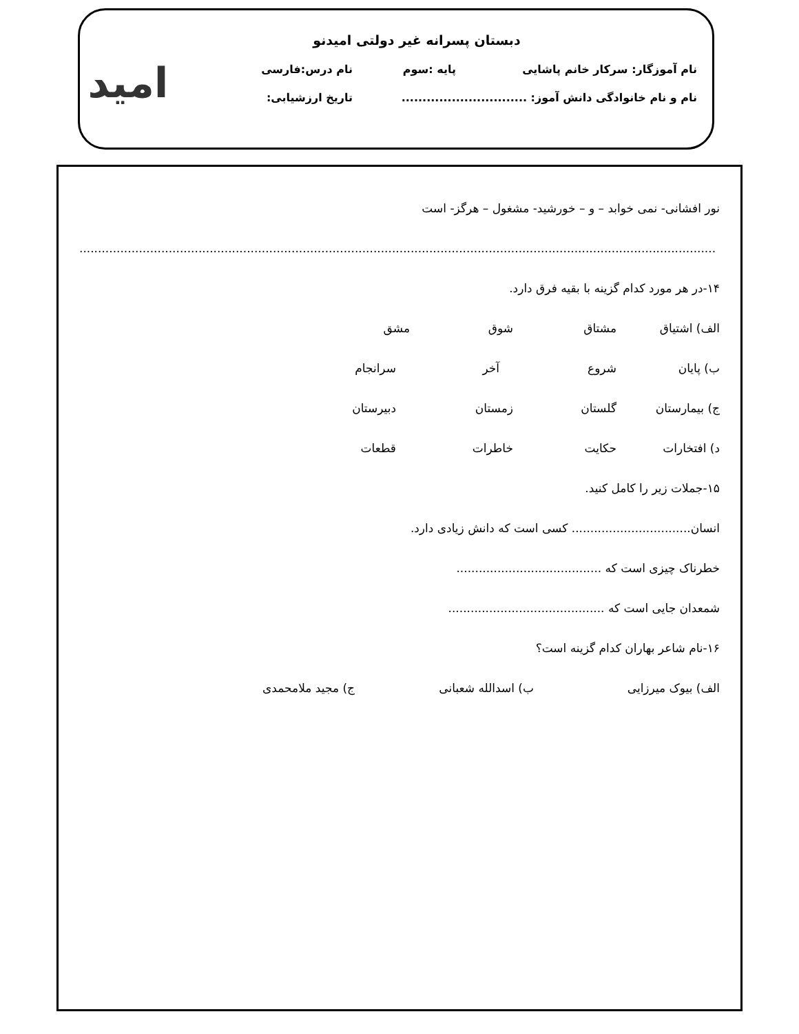امید
دبستان پسرانه غیر دولتی امیدنو
نام آموزگار: سرکار خانم پاشایی پایه :سوم نام درس:فارسی
نام و نام خانوادگی دانش آموز: .............................. تاریخ ارزشیابی:
نور افشانی- نمی خوابد – و – خورشید- مشغول – هرگز- است
...........................................................................................................................................................................
۱۴-در هر مورد کدام گزینه با بقیه فرق دارد.
الف) اشتیاق مشتاق شوق مشق
ب) پایان شروع آخر سرانجام
ج) بیمارستان گلستان زمستان دبیرستان
د) افتخارات حکایت خاطرات قطعات
۱۵-جملات زیر را کامل کنید.
انسان................................ کسی است که دانش زیادی دارد.
خطرناک چیزی است که .......................................
شمعدان جایی است که ..........................................
۱۶-نام شاعر بهاران کدام گزینه است؟
الف) بیوک میرزایی ب) اسدالله شعبانی ج) مجید ملامحمدی